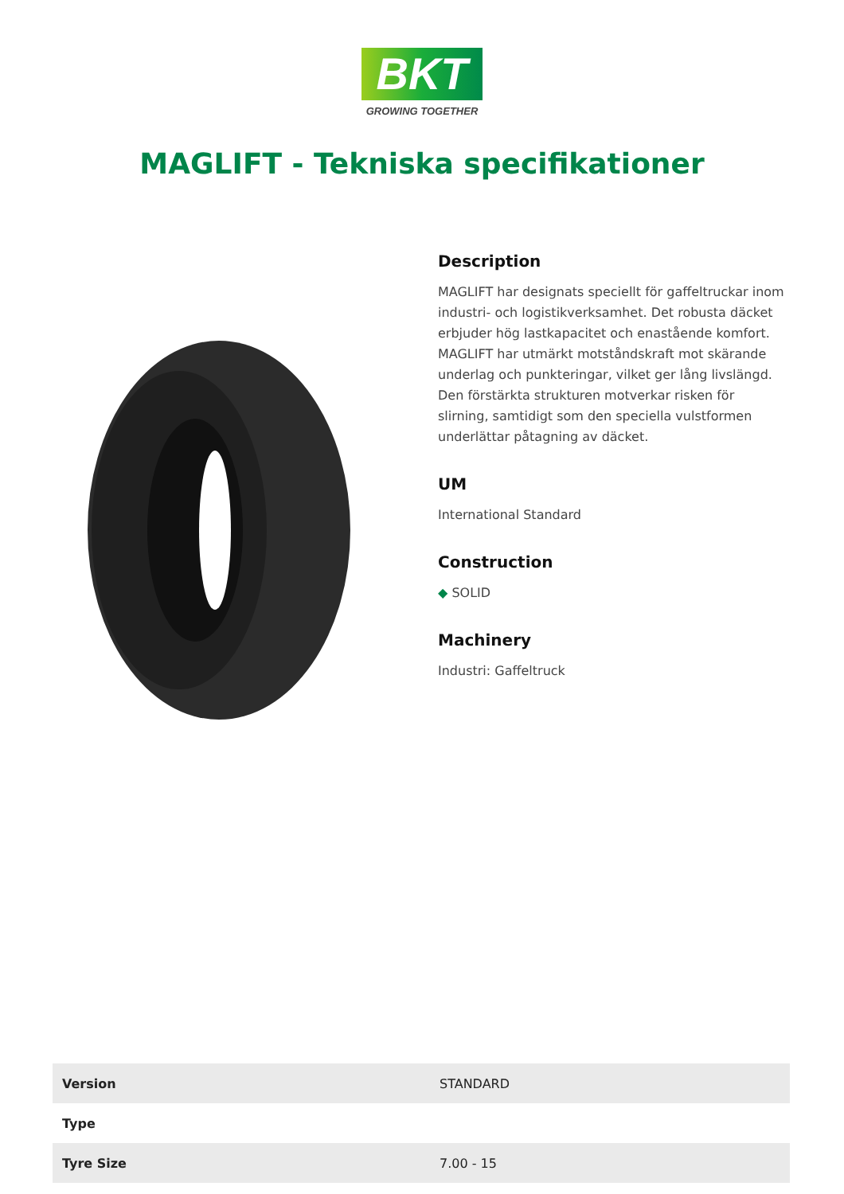BKT
GROWING TOGETHER
MAGLIFT - Tekniska specifikationer
Description
MAGLIFT har designats speciellt för gaffeltruckar inom industri- och logistikverksamhet. Det robusta däcket erbjuder hög lastkapacitet och enastående komfort. MAGLIFT har utmärkt motståndskraft mot skärande underlag och punkteringar, vilket ger lång livslängd. Den förstärkta strukturen motverkar risken för slirning, samtidigt som den speciella vulstformen underlättar påtagning av däcket.
UM
International Standard
Construction
◆ SOLID
Machinery
Industri: Gaffeltruck
| Version | STANDARD |
| Type | |
| Tyre Size | 7.00 - 15 |